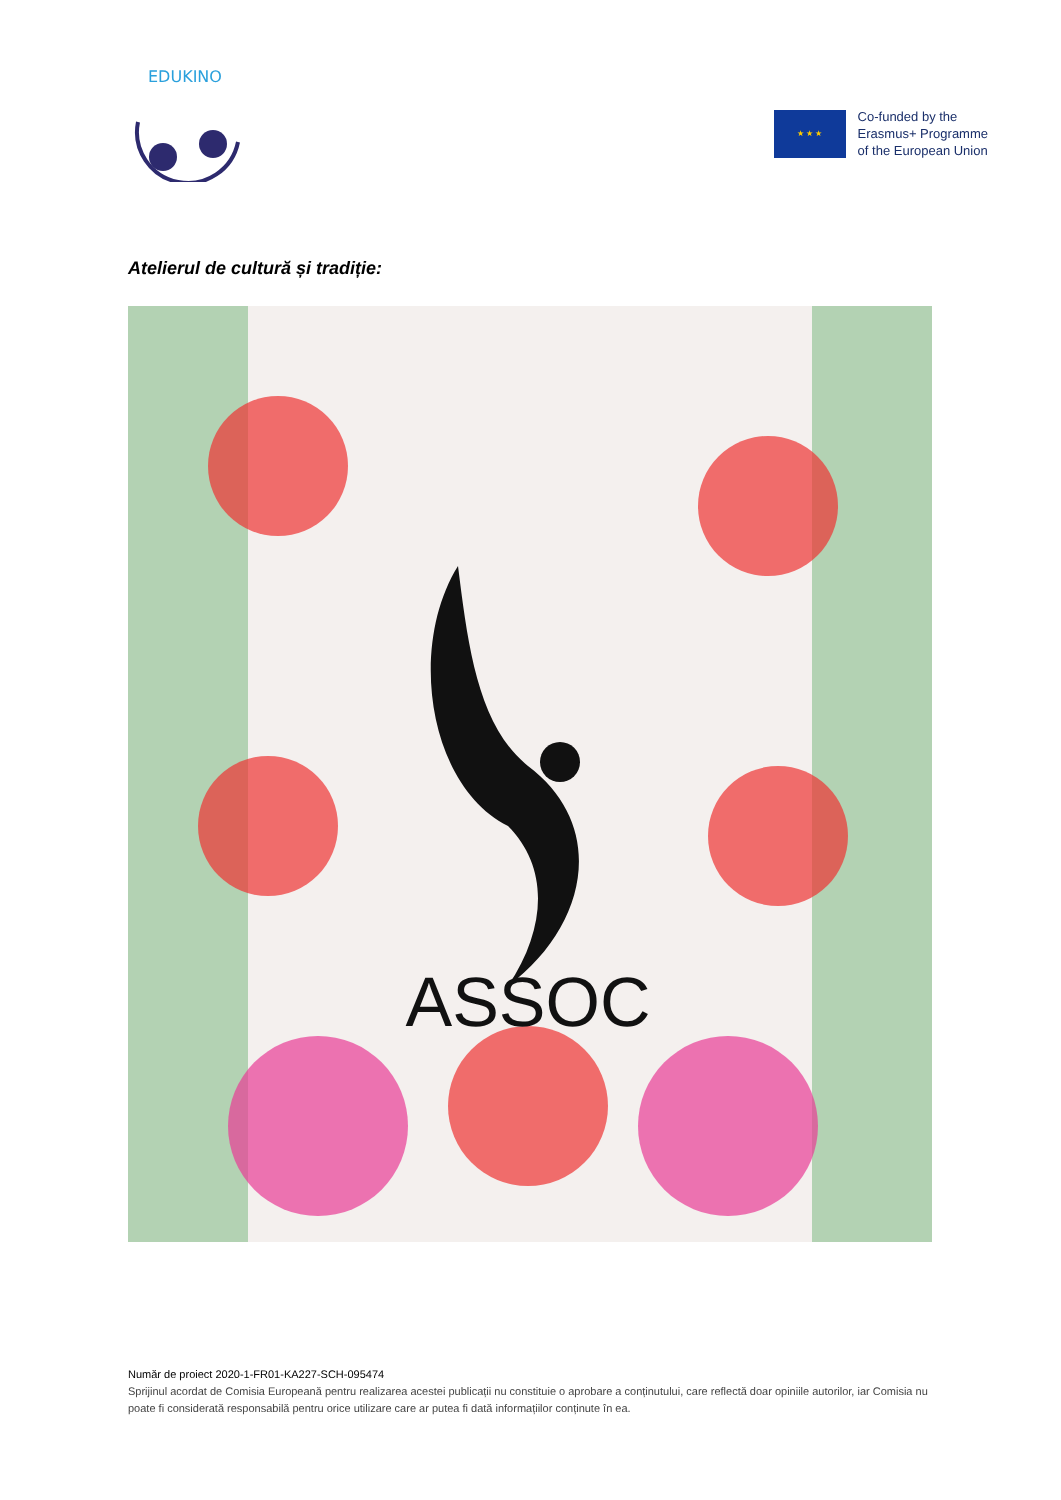EDUKINO
★ ★ ★
Co-funded by the
Erasmus+ Programme
of the European Union
Atelierul de cultură și tradiție:
ASSOC
Număr de proiect 2020-1-FR01-KA227-SCH-095474
Sprijinul acordat de Comisia Europeană pentru realizarea acestei publicații nu constituie o aprobare a conținutului, care reflectă doar opiniile autorilor, iar Comisia nu poate fi considerată responsabilă pentru orice utilizare care ar putea fi dată informațiilor conținute în ea.